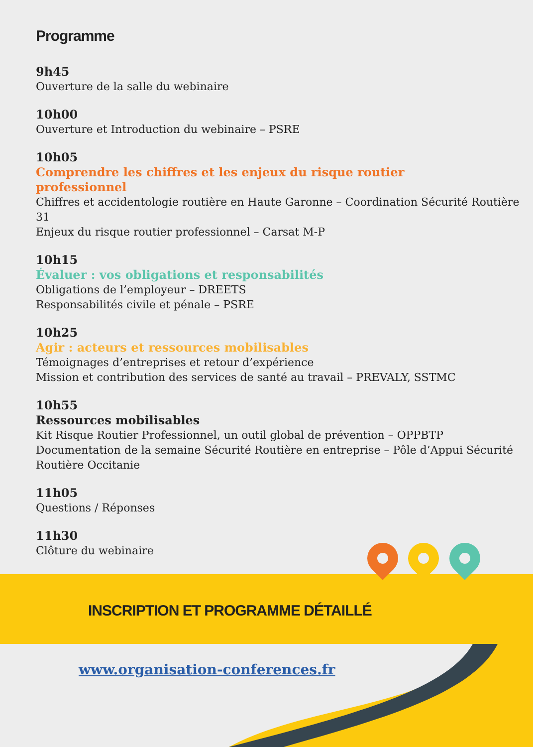Programme
9h45
Ouverture de la salle du webinaire
10h00
Ouverture et Introduction du webinaire – PSRE
10h05
Comprendre les chiffres et les enjeux du risque routier
professionnel
Chiffres et accidentologie routière en Haute Garonne – Coordination Sécurité Routière 31
Enjeux du risque routier professionnel – Carsat M-P
10h15
Évaluer : vos obligations et responsabilités
Obligations de l’employeur – DREETS
Responsabilités civile et pénale – PSRE
10h25
Agir : acteurs et ressources mobilisables
Témoignages d’entreprises et retour d’expérience
Mission et contribution des services de santé au travail – PREVALY, SSTMC
10h55
Ressources mobilisables
Kit Risque Routier Professionnel, un outil global de prévention – OPPBTP
Documentation de la semaine Sécurité Routière en entreprise – Pôle d’Appui Sécurité
Routière Occitanie
11h05
Questions / Réponses
11h30
Clôture du webinaire
INSCRIPTION ET PROGRAMME DÉTAILLÉ
www.organisation-conferences.fr